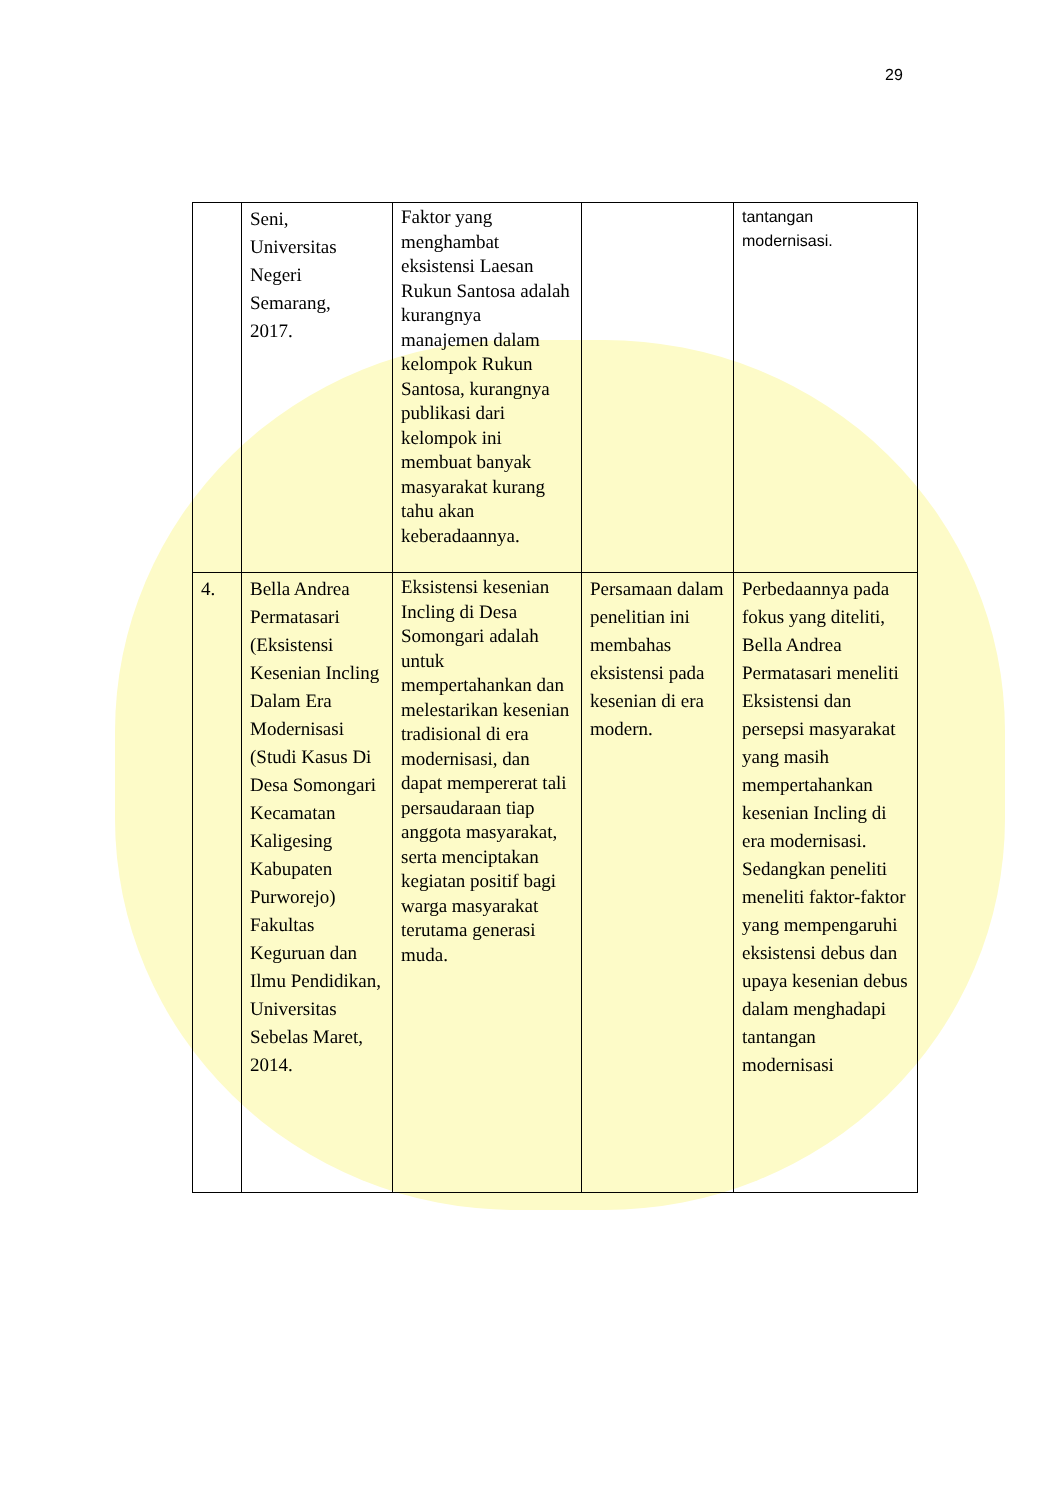29
| | Seni, Universitas Negeri Semarang, 2017. | Faktor yang menghambat eksistensi Laesan Rukun Santosa adalah kurangnya manajemen dalam kelompok Rukun Santosa, kurangnya publikasi dari kelompok ini membuat banyak masyarakat kurang tahu akan keberadaannya. | | tantangan modernisasi. |
| 4. | Bella Andrea Permatasari (Eksistensi Kesenian Incling Dalam Era Modernisasi (Studi Kasus Di Desa Somongari Kecamatan Kaligesing Kabupaten Purworejo) Fakultas Keguruan dan Ilmu Pendidikan, Universitas Sebelas Maret, 2014. | Eksistensi kesenian Incling di Desa Somongari adalah untuk mempertahankan dan melestarikan kesenian tradisional di era modernisasi, dan dapat mempererat tali persaudaraan tiap anggota masyarakat, serta menciptakan kegiatan positif bagi warga masyarakat terutama generasi muda. | Persamaan dalam penelitian ini membahas eksistensi pada kesenian di era modern. | Perbedaannya pada fokus yang diteliti, Bella Andrea Permatasari meneliti Eksistensi dan persepsi masyarakat yang masih mempertahankan kesenian Incling di era modernisasi. Sedangkan peneliti meneliti faktor-faktor yang mempengaruhi eksistensi debus dan upaya kesenian debus dalam menghadapi tantangan modernisasi |